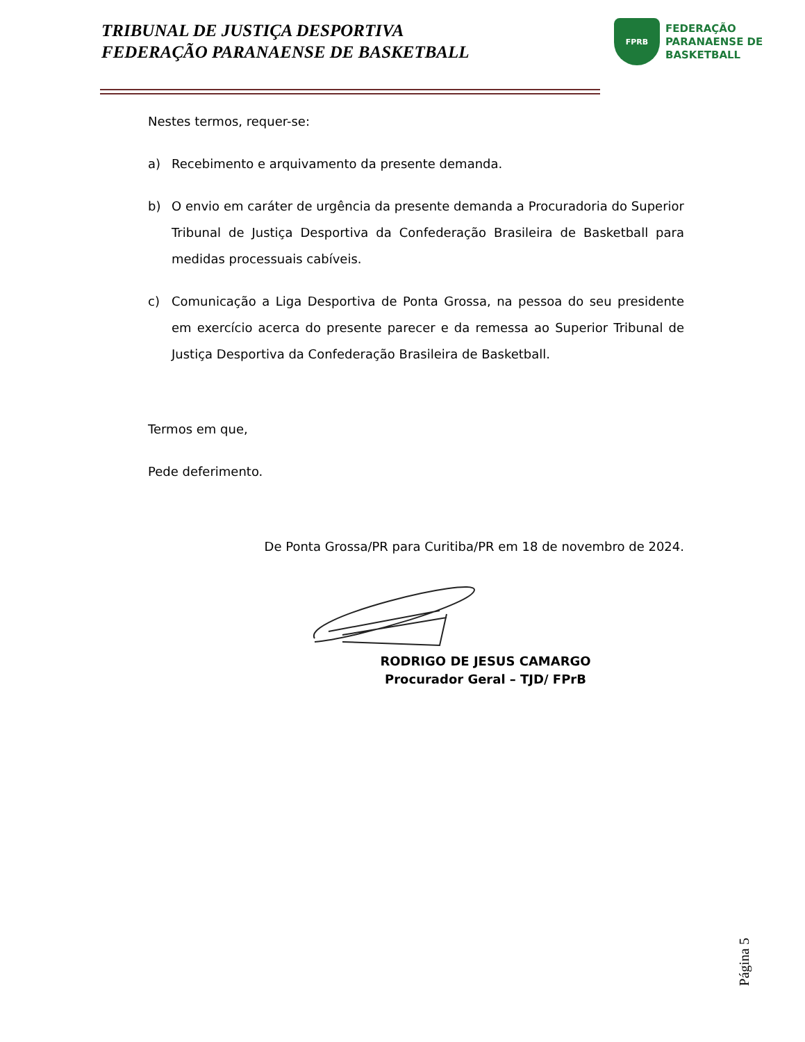TRIBUNAL DE JUSTIÇA DESPORTIVA
FEDERAÇÃO PARANAENSE DE BASKETBALL
FPRB
FEDERAÇÃO
PARANAENSE DE
BASKETBALL
Nestes termos, requer-se:
a) Recebimento e arquivamento da presente demanda.
b) O envio em caráter de urgência da presente demanda a Procuradoria do Superior Tribunal de Justiça Desportiva da Confederação Brasileira de Basketball para medidas processuais cabíveis.
c) Comunicação a Liga Desportiva de Ponta Grossa, na pessoa do seu presidente em exercício acerca do presente parecer e da remessa ao Superior Tribunal de Justiça Desportiva da Confederação Brasileira de Basketball.
Termos em que,
Pede deferimento.
De Ponta Grossa/PR para Curitiba/PR em 18 de novembro de 2024.
RODRIGO DE JESUS CAMARGO
Procurador Geral – TJD/ FPrB
Página 5